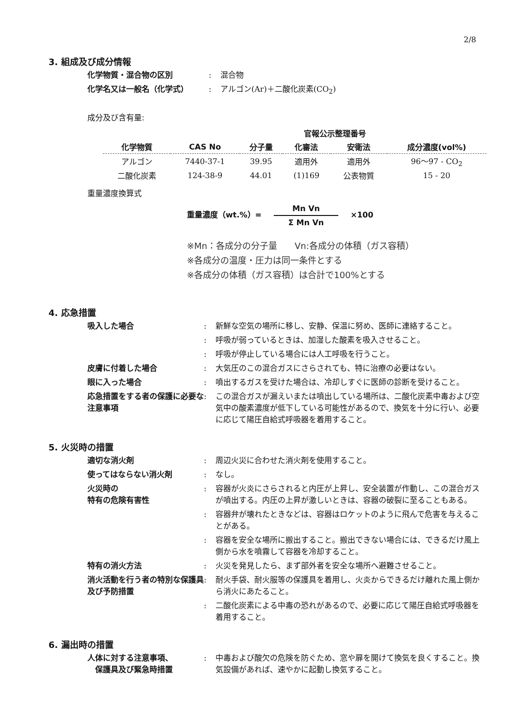2/8
3. 組成及び成分情報
化学物質・混合物の区別 : 混合物
化学名又は一般名（化学式） : アルゴン(Ar)＋二酸化炭素(CO<sub>2</sub>)
成分及び含有量:
| | | | 官報公示整理番号 | | |
| --- | --- | --- | --- | --- | --- |
| 化学物質 | CAS No | 分子量 | 化審法 | 安衛法 | 成分濃度(vol%) |
| アルゴン | 7440-37-1 | 39.95 | 適用外 | 適用外 | 96～97 - CO<sub>2</sub> |
| 二酸化炭素 | 124-38-9 | 44.01 | (1)169 | 公表物質 | 15 - 20 |
重量濃度換算式
重量濃度（wt.%）= Mn Vn Σ Mn Vn ×100
※Mn：各成分の分子量　　Vn:各成分の体積（ガス容積）
※各成分の温度・圧力は同一条件とする
※各成分の体積（ガス容積）は合計で100%とする
4. 応急措置
吸入した場合 : 新鮮な空気の場所に移し、安静、保温に努め、医師に連絡すること。
: 呼吸が弱っているときは、加湿した酸素を吸入させること。
: 呼吸が停止している場合には人工呼吸を行うこと。
皮膚に付着した場合 : 大気圧のこの混合ガスにさらされても、特に治療の必要はない。
眼に入った場合 : 噴出するガスを受けた場合は、冷却しすぐに医師の診断を受けること。
応急措置をする者の保護に必要な注意事項
: この混合ガスが漏えいまたは噴出している場所は、二酸化炭素中毒および空気中の酸素濃度が低下している可能性があるので、換気を十分に行い、必要に応じて陽圧自給式呼吸器を着用すること。
5. 火災時の措置
適切な消火剤 : 周辺火災に合わせた消火剤を使用すること。
使ってはならない消火剤 : なし。
火災時の
特有の危険有害性
: 容器が火炎にさらされると内圧が上昇し、安全装置が作動し、この混合ガスが噴出する。内圧の上昇が激しいときは、容器の破裂に至ることもある。
: 容器弁が壊れたときなどは、容器はロケットのように飛んで危害を与えることがある。
: 容器を安全な場所に搬出すること。搬出できない場合には、できるだけ風上側から水を噴霧して容器を冷却すること。
特有の消火方法 : 火災を発見したら、まず部外者を安全な場所へ避難させること。
消火活動を行う者の特別な保護具及び予防措置
: 耐火手袋、耐火服等の保護具を着用し、火炎からできるだけ離れた風上側から消火にあたること。
: 二酸化炭素による中毒の恐れがあるので、必要に応じて陽圧自給式呼吸器を着用すること。
6. 漏出時の措置
人体に対する注意事項、
　保護具及び緊急時措置
: 中毒および酸欠の危険を防ぐため、窓や扉を開けて換気を良くすること。換気設備があれば、速やかに起動し換気すること。